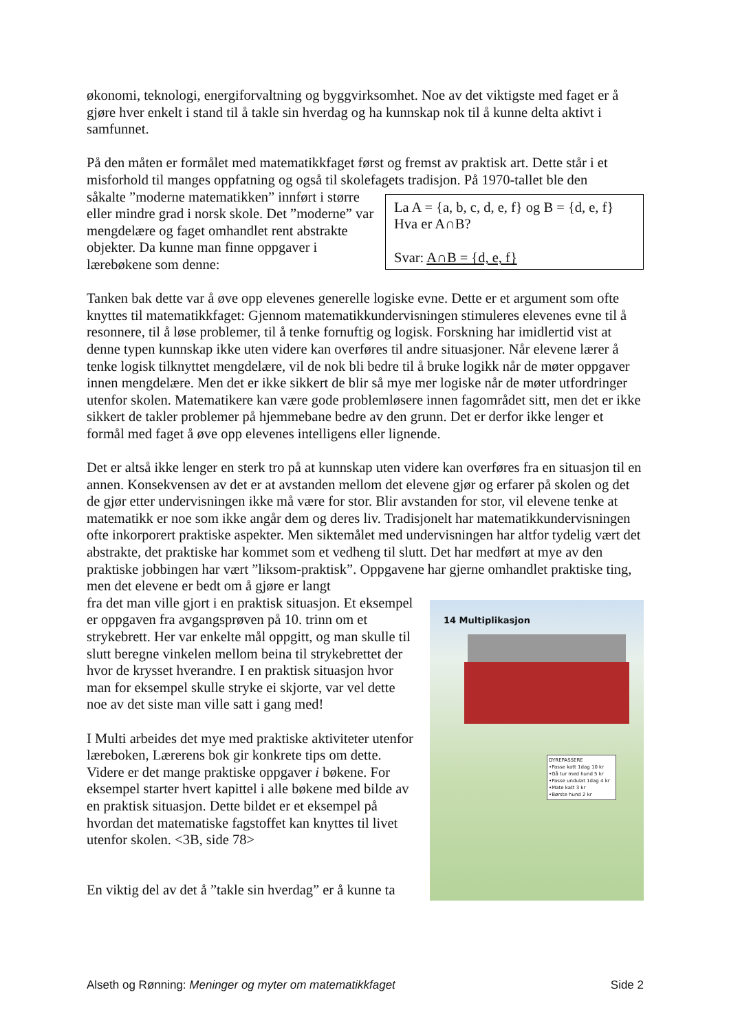økonomi, teknologi, energiforvaltning og byggvirksomhet. Noe av det viktigste med faget er å gjøre hver enkelt i stand til å takle sin hverdag og ha kunnskap nok til å kunne delta aktivt i samfunnet.
På den måten er formålet med matematikkfaget først og fremst av praktisk art. Dette står i et misforhold til manges oppfatning og også til skolefagets tradisjon. På 1970-tallet ble den
såkalte ”moderne matematikken” innført i større eller mindre grad i norsk skole. Det ”moderne” var mengdelære og faget omhandlet rent abstrakte objekter. Da kunne man finne oppgaver i lærebøkene som denne:
La A = {a, b, c, d, e, f} og B = {d, e, f}
Hva er A∩B?
Svar: A∩B = {d, e, f}
Tanken bak dette var å øve opp elevenes generelle logiske evne. Dette er et argument som ofte knyttes til matematikkfaget: Gjennom matematikkundervisningen stimuleres elevenes evne til å resonnere, til å løse problemer, til å tenke fornuftig og logisk. Forskning har imidlertid vist at denne typen kunnskap ikke uten videre kan overføres til andre situasjoner. Når elevene lærer å tenke logisk tilknyttet mengdelære, vil de nok bli bedre til å bruke logikk når de møter oppgaver innen mengdelære. Men det er ikke sikkert de blir så mye mer logiske når de møter utfordringer utenfor skolen. Matematikere kan være gode problemløsere innen fagområdet sitt, men det er ikke sikkert de takler problemer på hjemmebane bedre av den grunn. Det er derfor ikke lenger et formål med faget å øve opp elevenes intelligens eller lignende.
Det er altså ikke lenger en sterk tro på at kunnskap uten videre kan overføres fra en situasjon til en annen. Konsekvensen av det er at avstanden mellom det elevene gjør og erfarer på skolen og det de gjør etter undervisningen ikke må være for stor. Blir avstanden for stor, vil elevene tenke at matematikk er noe som ikke angår dem og deres liv. Tradisjonelt har matematikkundervisningen ofte inkorporert praktiske aspekter. Men siktemålet med undervisningen har altfor tydelig vært det abstrakte, det praktiske har kommet som et vedheng til slutt. Det har medført at mye av den praktiske jobbingen har vært ”liksom-praktisk”. Oppgavene har gjerne omhandlet praktiske ting, men det elevene er bedt om å gjøre er langt
fra det man ville gjort i en praktisk situasjon. Et eksempel er oppgaven fra avgangsprøven på 10. trinn om et strykebrett. Her var enkelte mål oppgitt, og man skulle til slutt beregne vinkelen mellom beina til strykebrettet der hvor de krysset hverandre. I en praktisk situasjon hvor man for eksempel skulle stryke ei skjorte, var vel dette noe av det siste man ville satt i gang med!
I Multi arbeides det mye med praktiske aktiviteter utenfor læreboken, Lærerens bok gir konkrete tips om dette. Videre er det mange praktiske oppgaver i bøkene. For eksempel starter hvert kapittel i alle bøkene med bilde av en praktisk situasjon. Dette bildet er et eksempel på hvordan det matematiske fagstoffet kan knyttes til livet utenfor skolen. <3B, side 78>
En viktig del av det å ”takle sin hverdag” er å kunne ta
14 Multiplikasjon
DYREPASSERE
•Passe katt 1dag 10 kr
•Gå tur med hund 5 kr
•Passe undulat 1dag 4 kr
•Mate katt 3 kr
•Børste hund 2 kr
Alseth og Rønning: Meninger og myter om matematikkfaget Side 2